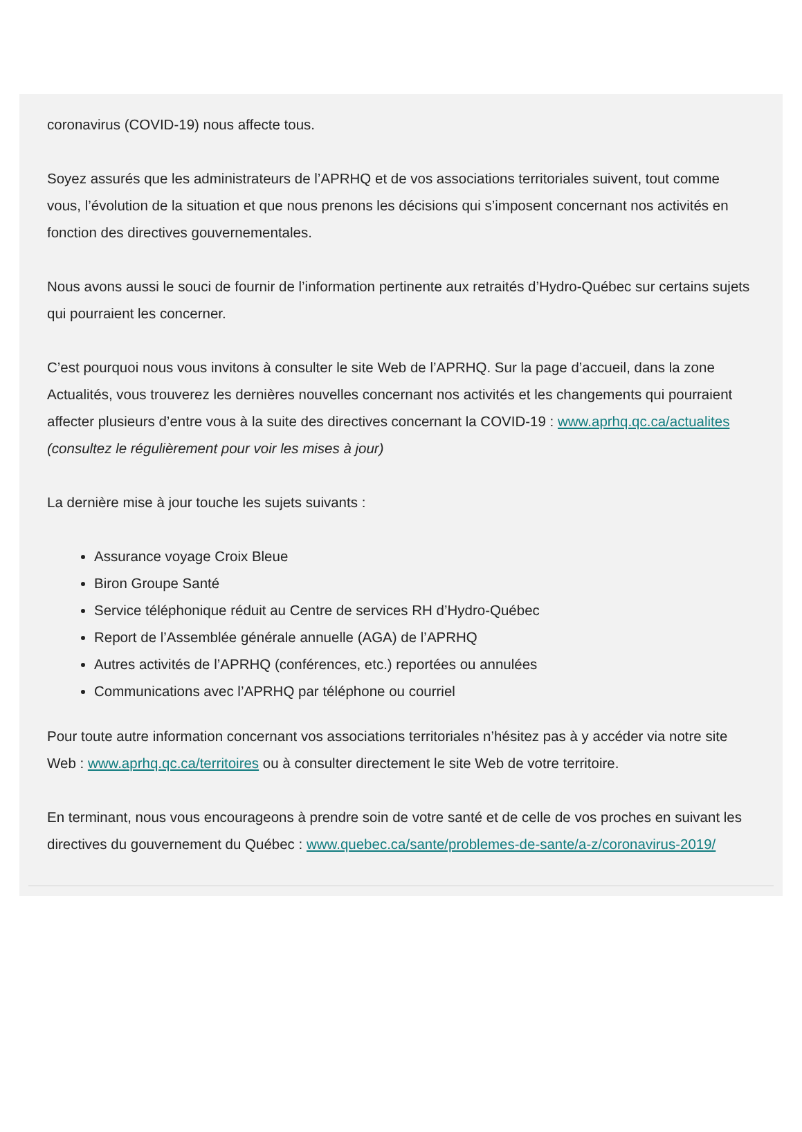coronavirus (COVID-19) nous affecte tous.
Soyez assurés que les administrateurs de l’APRHQ et de vos associations territoriales suivent, tout comme vous, l’évolution de la situation et que nous prenons les décisions qui s’imposent concernant nos activités en fonction des directives gouvernementales.
Nous avons aussi le souci de fournir de l’information pertinente aux retraités d’Hydro-Québec sur certains sujets qui pourraient les concerner.
C’est pourquoi nous vous invitons à consulter le site Web de l’APRHQ. Sur la page d’accueil, dans la zone Actualités, vous trouverez les dernières nouvelles concernant nos activités et les changements qui pourraient affecter plusieurs d’entre vous à la suite des directives concernant la COVID-19 : www.aprhq.qc.ca/actualites (consultez le régulièrement pour voir les mises à jour)
La dernière mise à jour touche les sujets suivants :
Assurance voyage Croix Bleue
Biron Groupe Santé
Service téléphonique réduit au Centre de services RH d’Hydro-Québec
Report de l’Assemblée générale annuelle (AGA) de l’APRHQ
Autres activités de l’APRHQ (conférences, etc.) reportées ou annulées
Communications avec l’APRHQ par téléphone ou courriel
Pour toute autre information concernant vos associations territoriales n’hésitez pas à y accéder via notre site Web : www.aprhq.qc.ca/territoires ou à consulter directement le site Web de votre territoire.
En terminant, nous vous encourageons à prendre soin de votre santé et de celle de vos proches en suivant les directives du gouvernement du Québec : www.quebec.ca/sante/problemes-de-sante/a-z/coronavirus-2019/